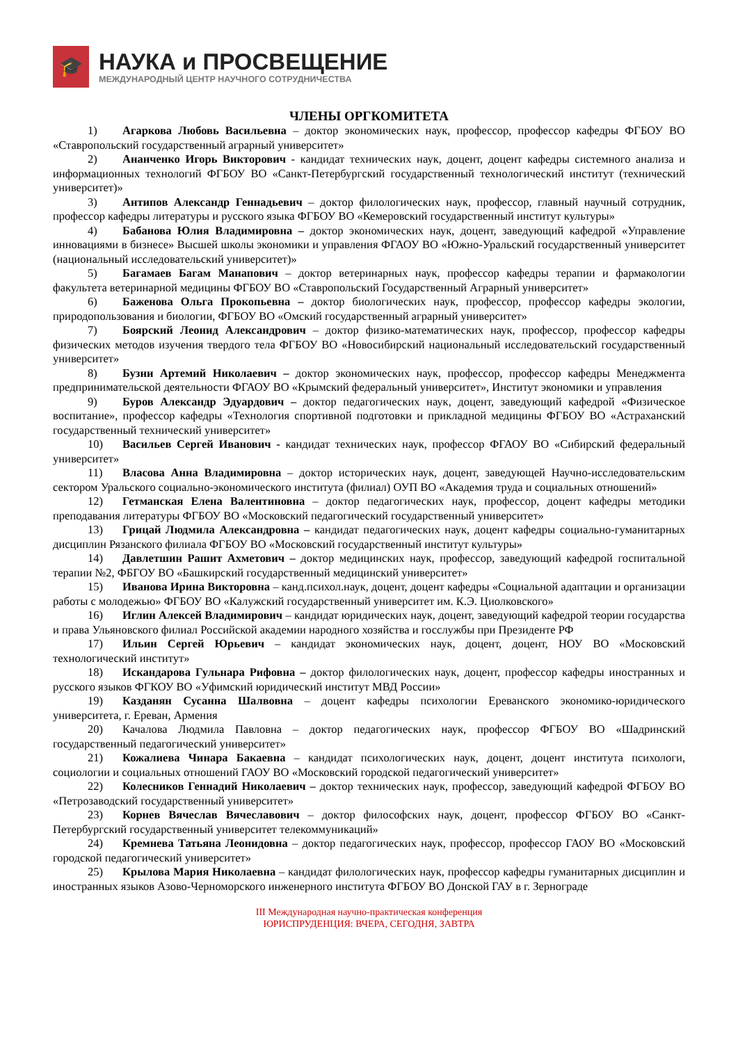🎓
НАУКА и ПРОСВЕЩЕНИЕ
МЕЖДУНАРОДНЫЙ ЦЕНТР НАУЧНОГО СОТРУДНИЧЕСТВА
ЧЛЕНЫ ОРГКОМИТЕТА
1) Агаркова Любовь Васильевна – доктор экономических наук, профессор, профессор кафедры ФГБОУ ВО «Ставропольский государственный аграрный университет»
2) Ананченко Игорь Викторович - кандидат технических наук, доцент, доцент кафедры системного анализа и информационных технологий ФГБОУ ВО «Санкт-Петербургский государственный технологический институт (технический университет)»
3) Антипов Александр Геннадьевич – доктор филологических наук, профессор, главный научный сотрудник, профессор кафедры литературы и русского языка ФГБОУ ВО «Кемеровский государственный институт культуры»
4) Бабанова Юлия Владимировна – доктор экономических наук, доцент, заведующий кафедрой «Управление инновациями в бизнесе» Высшей школы экономики и управления ФГАОУ ВО «Южно-Уральский государственный университет (национальный исследовательский университет)»
5) Багамаев Багам Манапович – доктор ветеринарных наук, профессор кафедры терапии и фармакологии факультета ветеринарной медицины ФГБОУ ВО «Ставропольский Государственный Аграрный университет»
6) Баженова Ольга Прокопьевна – доктор биологических наук, профессор, профессор кафедры экологии, природопользования и биологии, ФГБОУ ВО «Омский государственный аграрный университет»
7) Боярский Леонид Александрович – доктор физико-математических наук, профессор, профессор кафедры физических методов изучения твердого тела ФГБОУ ВО «Новосибирский национальный исследовательский государственный университет»
8) Бузни Артемий Николаевич – доктор экономических наук, профессор, профессор кафедры Менеджмента предпринимательской деятельности ФГАОУ ВО «Крымский федеральный университет», Институт экономики и управления
9) Буров Александр Эдуардович – доктор педагогических наук, доцент, заведующий кафедрой «Физическое воспитание», профессор кафедры «Технология спортивной подготовки и прикладной медицины ФГБОУ ВО «Астраханский государственный технический университет»
10) Васильев Сергей Иванович - кандидат технических наук, профессор ФГАОУ ВО «Сибирский федеральный университет»
11) Власова Анна Владимировна – доктор исторических наук, доцент, заведующей Научно-исследовательским сектором Уральского социально-экономического института (филиал) ОУП ВО «Академия труда и социальных отношений»
12) Гетманская Елена Валентиновна – доктор педагогических наук, профессор, доцент кафедры методики преподавания литературы ФГБОУ ВО «Московский педагогический государственный университет»
13) Грицай Людмила Александровна – кандидат педагогических наук, доцент кафедры социально-гуманитарных дисциплин Рязанского филиала ФГБОУ ВО «Московский государственный институт культуры»
14) Давлетшин Рашит Ахметович – доктор медицинских наук, профессор, заведующий кафедрой госпитальной терапии №2, ФБГОУ ВО «Башкирский государственный медицинский университет»
15) Иванова Ирина Викторовна – канд.психол.наук, доцент, доцент кафедры «Социальной адаптации и организации работы с молодежью» ФГБОУ ВО «Калужский государственный университет им. К.Э. Циолковского»
16) Иглин Алексей Владимирович – кандидат юридических наук, доцент, заведующий кафедрой теории государства и права Ульяновского филиал Российской академии народного хозяйства и госслужбы при Президенте РФ
17) Ильин Сергей Юрьевич – кандидат экономических наук, доцент, доцент, НОУ ВО «Московский технологический институт»
18) Искандарова Гульнара Рифовна – доктор филологических наук, доцент, профессор кафедры иностранных и русского языков ФГКОУ ВО «Уфимский юридический институт МВД России»
19) Казданян Сусанна Шалвовна – доцент кафедры психологии Ереванского экономико-юридического университета, г. Ереван, Армения
20) Качалова Людмила Павловна – доктор педагогических наук, профессор ФГБОУ ВО «Шадринский государственный педагогический университет»
21) Кожалиева Чинара Бакаевна – кандидат психологических наук, доцент, доцент института психологи, социологии и социальных отношений ГАОУ ВО «Московский городской педагогический университет»
22) Колесников Геннадий Николаевич – доктор технических наук, профессор, заведующий кафедрой ФГБОУ ВО «Петрозаводский государственный университет»
23) Корнев Вячеслав Вячеславович – доктор философских наук, доцент, профессор ФГБОУ ВО «Санкт-Петербургский государственный университет телекоммуникаций»
24) Кремнева Татьяна Леонидовна – доктор педагогических наук, профессор, профессор ГАОУ ВО «Московский городской педагогический университет»
25) Крылова Мария Николаевна – кандидат филологических наук, профессор кафедры гуманитарных дисциплин и иностранных языков Азово-Черноморского инженерного института ФГБОУ ВО Донской ГАУ в г. Зернограде
III Международная научно-практическая конференция
ЮРИСПРУДЕНЦИЯ: ВЧЕРА, СЕГОДНЯ, ЗАВТРА